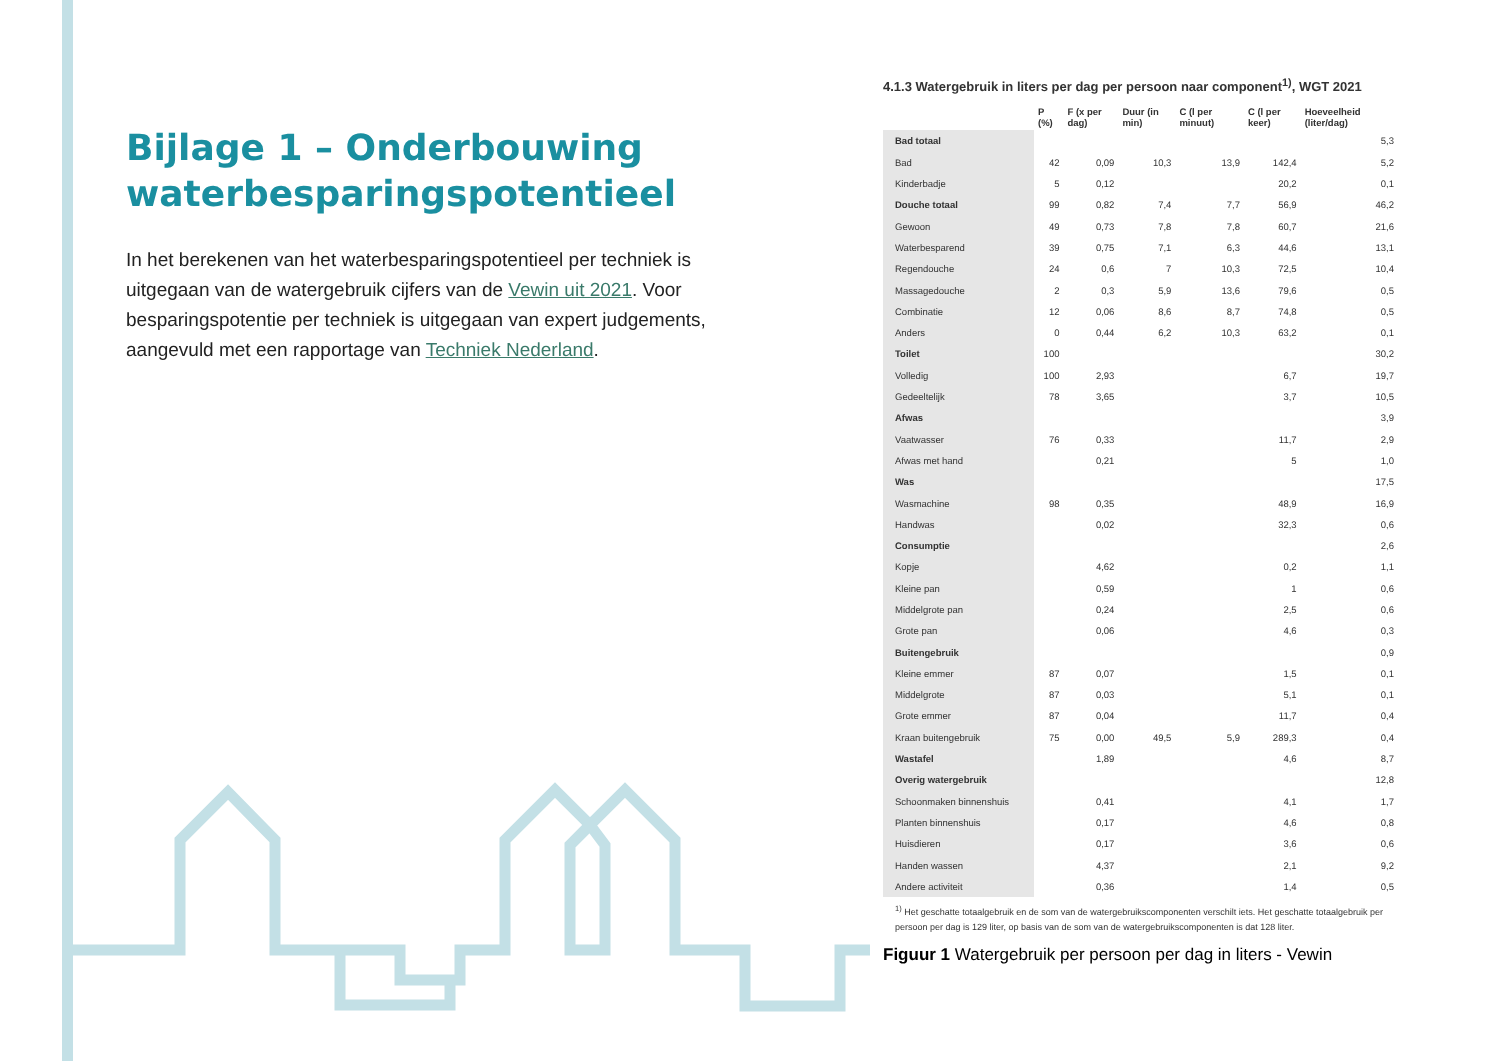Bijlage 1 – Onderbouwing waterbesparingspotentieel
In het berekenen van het waterbesparingspotentieel per techniek is uitgegaan van de watergebruik cijfers van de Vewin uit 2021. Voor besparingspotentie per techniek is uitgegaan van expert judgements, aangevuld met een rapportage van Techniek Nederland.
4.1.3 Watergebruik in liters per dag per persoon naar component<sup>1)</sup>, WGT 2021
| | P (%) | F (x per dag) | Duur (in min) | C (l per minuut) | C (l per keer) | Hoeveelheid (liter/dag) |
| --- | --- | --- | --- | --- | --- | --- |
| Bad totaal | | | | | | 5,3 |
| Bad | 42 | 0,09 | 10,3 | 13,9 | 142,4 | 5,2 |
| Kinderbadje | 5 | 0,12 | | | 20,2 | 0,1 |
| Douche totaal | 99 | 0,82 | 7,4 | 7,7 | 56,9 | 46,2 |
| Gewoon | 49 | 0,73 | 7,8 | 7,8 | 60,7 | 21,6 |
| Waterbesparend | 39 | 0,75 | 7,1 | 6,3 | 44,6 | 13,1 |
| Regendouche | 24 | 0,6 | 7 | 10,3 | 72,5 | 10,4 |
| Massagedouche | 2 | 0,3 | 5,9 | 13,6 | 79,6 | 0,5 |
| Combinatie | 12 | 0,06 | 8,6 | 8,7 | 74,8 | 0,5 |
| Anders | 0 | 0,44 | 6,2 | 10,3 | 63,2 | 0,1 |
| Toilet | 100 | | | | | 30,2 |
| Volledig | 100 | 2,93 | | | 6,7 | 19,7 |
| Gedeeltelijk | 78 | 3,65 | | | 3,7 | 10,5 |
| Afwas | | | | | | 3,9 |
| Vaatwasser | 76 | 0,33 | | | 11,7 | 2,9 |
| Afwas met hand | | 0,21 | | | 5 | 1,0 |
| Was | | | | | | 17,5 |
| Wasmachine | 98 | 0,35 | | | 48,9 | 16,9 |
| Handwas | | 0,02 | | | 32,3 | 0,6 |
| Consumptie | | | | | | 2,6 |
| Kopje | | 4,62 | | | 0,2 | 1,1 |
| Kleine pan | | 0,59 | | | 1 | 0,6 |
| Middelgrote pan | | 0,24 | | | 2,5 | 0,6 |
| Grote pan | | 0,06 | | | 4,6 | 0,3 |
| Buitengebruik | | | | | | 0,9 |
| Kleine emmer | 87 | 0,07 | | | 1,5 | 0,1 |
| Middelgrote | 87 | 0,03 | | | 5,1 | 0,1 |
| Grote emmer | 87 | 0,04 | | | 11,7 | 0,4 |
| Kraan buitengebruik | 75 | 0,00 | 49,5 | 5,9 | 289,3 | 0,4 |
| Wastafel | | 1,89 | | | 4,6 | 8,7 |
| Overig watergebruik | | | | | | 12,8 |
| Schoonmaken binnenshuis | | 0,41 | | | 4,1 | 1,7 |
| Planten binnenshuis | | 0,17 | | | 4,6 | 0,8 |
| Huisdieren | | 0,17 | | | 3,6 | 0,6 |
| Handen wassen | | 4,37 | | | 2,1 | 9,2 |
| Andere activiteit | | 0,36 | | | 1,4 | 0,5 |
<sup>1)</sup> Het geschatte totaalgebruik en de som van de watergebruikscomponenten verschilt iets. Het geschatte totaalgebruik per persoon per dag is 129 liter, op basis van de som van de watergebruikscomponenten is dat 128 liter.
Figuur 1 Watergebruik per persoon per dag in liters - Vewin